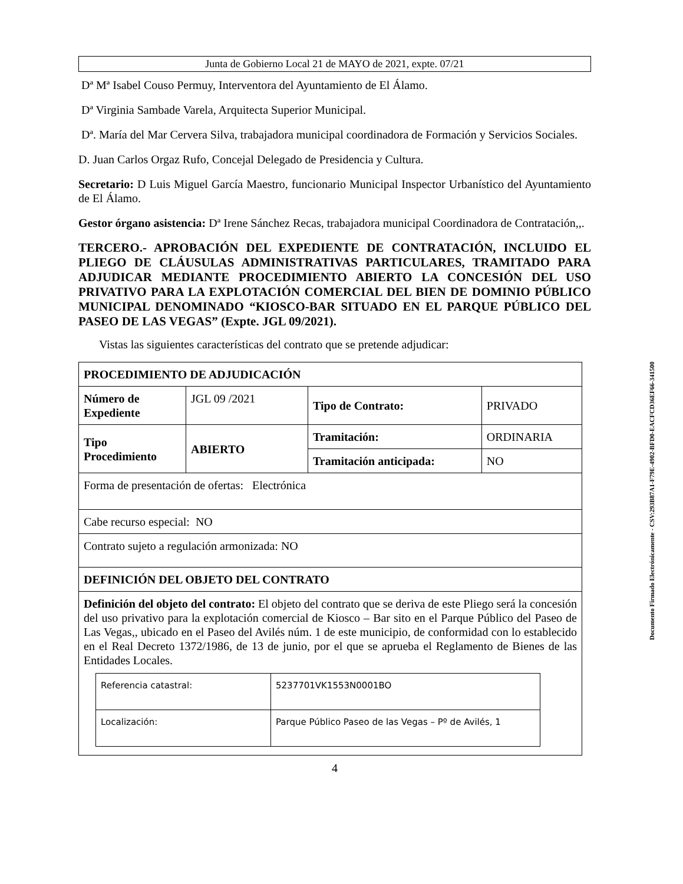Junta de Gobierno Local 21 de MAYO de 2021, expte. 07/21
Dª Mª Isabel Couso Permuy, Interventora del Ayuntamiento de El Álamo.
Dª Virginia Sambade Varela, Arquitecta Superior Municipal.
Dª. María del Mar Cervera Silva, trabajadora municipal coordinadora de Formación y Servicios Sociales.
D. Juan Carlos Orgaz Rufo, Concejal Delegado de Presidencia y Cultura.
Secretario: D Luis Miguel García Maestro, funcionario Municipal Inspector Urbanístico del Ayuntamiento de El Álamo.
Gestor órgano asistencia: Dª Irene Sánchez Recas, trabajadora municipal Coordinadora de Contratación,,.
TERCERO.- APROBACIÓN DEL EXPEDIENTE DE CONTRATACIÓN, INCLUIDO EL PLIEGO DE CLÁUSULAS ADMINISTRATIVAS PARTICULARES, TRAMITADO PARA ADJUDICAR MEDIANTE PROCEDIMIENTO ABIERTO LA CONCESIÓN DEL USO PRIVATIVO PARA LA EXPLOTACIÓN COMERCIAL DEL BIEN DE DOMINIO PÚBLICO MUNICIPAL DENOMINADO “KIOSCO-BAR SITUADO EN EL PARQUE PÚBLICO DEL PASEO DE LAS VEGAS” (Expte. JGL 09/2021).
Vistas las siguientes características del contrato que se pretende adjudicar:
| PROCEDIMIENTO DE ADJUDICACIÓN | | | |
| Número de Expediente | JGL 09 /2021 | Tipo de Contrato: | PRIVADO |
| Tipo Procedimiento | ABIERTO | Tramitación: | ORDINARIA |
| | | Tramitación anticipada: | NO |
| Forma de presentación de ofertas: Electrónica | | | |
| Cabe recurso especial: NO | | | |
| Contrato sujeto a regulación armonizada: NO | | | |
| DEFINICIÓN DEL OBJETO DEL CONTRATO | | | |
| Definición del objeto del contrato: El objeto del contrato que se deriva de este Pliego será la concesión del uso privativo para la explotación comercial de Kiosco – Bar sito en el Parque Público del Paseo de Las Vegas,, ubicado en el Paseo del Avilés núm. 1 de este municipio, de conformidad con lo establecido en el Real Decreto 1372/1986, de 13 de junio, por el que se aprueba el Reglamento de Bienes de las Entidades Locales. / Referencia catastral: / 5237701VK1553N0001BO / / Localización: / Parque Público Paseo de las Vegas – Pº de Avilés, 1 / | | | |
4
Documento Firmado Electrónicamente - CSV:293B87A1-F79E-4902-BFD0-EACFCD36EF66-341500